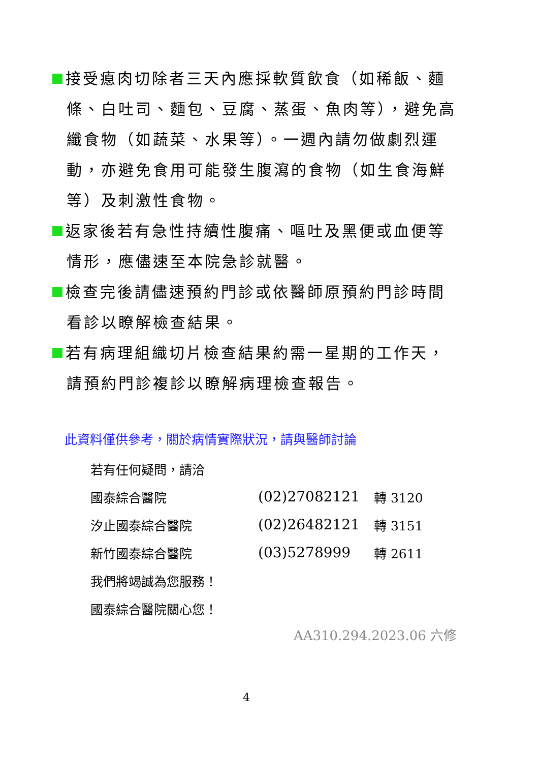接受瘜肉切除者三天內應採軟質飲食（如稀飯、麵條、白吐司、麵包、豆腐、蒸蛋、魚肉等），避免高纖食物（如蔬菜、水果等）。一週內請勿做劇烈運動，亦避免食用可能發生腹瀉的食物（如生食海鮮等）及刺激性食物。
返家後若有急性持續性腹痛、嘔吐及黑便或血便等情形，應儘速至本院急診就醫。
檢查完後請儘速預約門診或依醫師原預約門診時間看診以瞭解檢查結果。
若有病理組織切片檢查結果約需一星期的工作天，請預約門診複診以瞭解病理檢查報告。
此資料僅供參考，關於病情實際狀況，請與醫師討論
| 若有任何疑問，請洽 | | |
| 國泰綜合醫院 | (02)27082121 | 轉 3120 |
| 汐止國泰綜合醫院 | (02)26482121 | 轉 3151 |
| 新竹國泰綜合醫院 | (03)5278999 | 轉 2611 |
| 我們將竭誠為您服務！ | | |
| 國泰綜合醫院關心您！ | | |
AA310.294.2023.06 六修
4